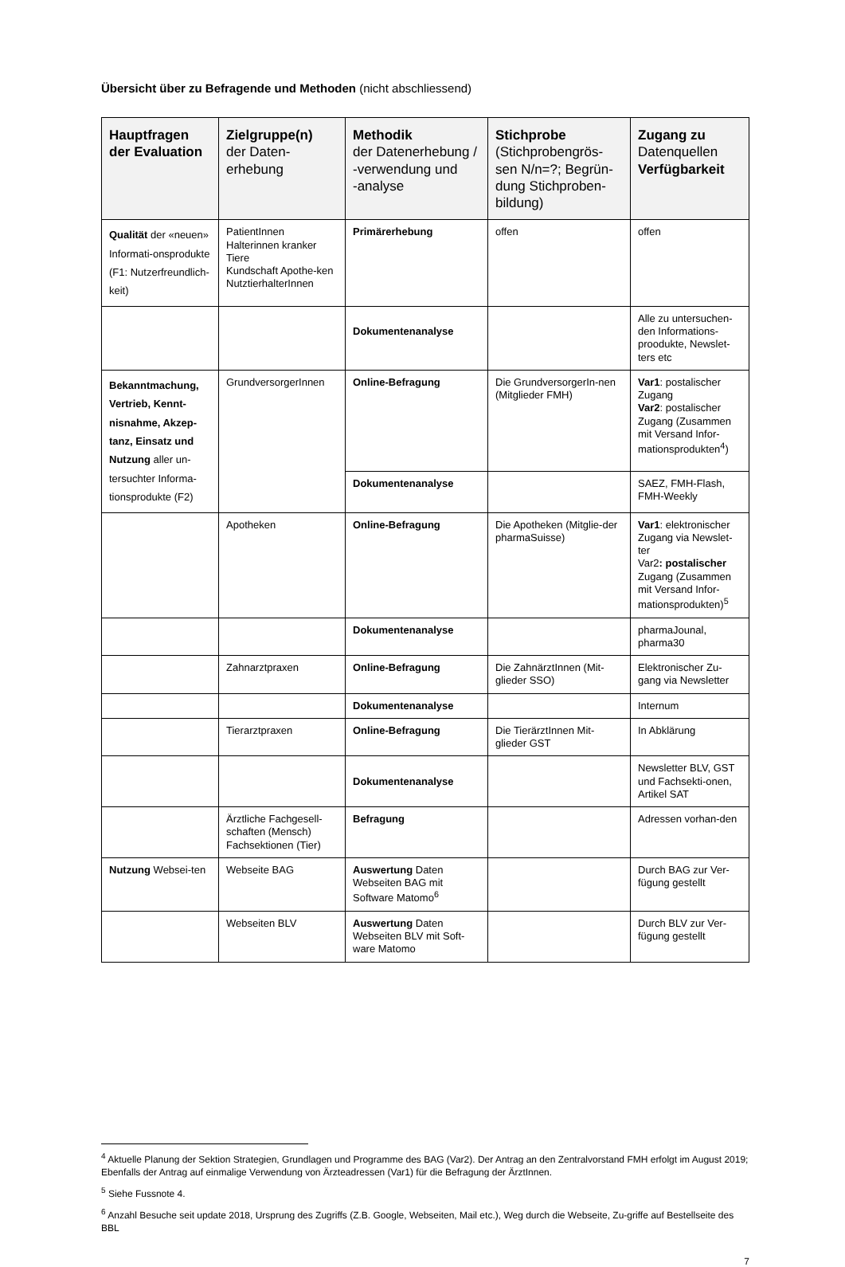Übersicht über zu Befragende und Methoden (nicht abschliessend)
| Hauptfragen der Evaluation | Zielgruppe(n) der Daten-erhebung | Methodik der Datenerhebung / -verwendung und -analyse | Stichprobe (Stichprobengrös-sen N/n=?; Begrün-dung Stichproben-bildung) | Zugang zu Datenquellen Verfügbarkeit |
| --- | --- | --- | --- | --- |
| Qualität der «neuen» Informati-onsprodukte (F1: Nutzerfreundlich-keit) | PatientInnen Halterinnen kranker Tiere Kundschaft Apothe-ken NutztierhalterInnen | Primärerhebung | offen | offen |
| | | Dokumentenanalyse | | Alle zu untersuchen-den Informations-proodukte, Newslet-ters etc |
| Bekanntmachung, Vertrieb, Kennt-nisnahme, Akzep-tanz, Einsatz und Nutzung aller un-tersuchter Informa-tionsprodukte (F2) | GrundversorgerInnen | Online-Befragung | Die GrundversorgerIn-nen (Mitglieder FMH) | Var1 : postalischer Zugang Var2 : postalischer Zugang (Zusammen mit Versand Infor-mationsprodukten<sup>4</sup>) |
| | | Dokumentenanalyse | | SAEZ, FMH-Flash, FMH-Weekly |
| | Apotheken | Online-Befragung | Die Apotheken (Mitglie-der pharmaSuisse) | Var1 : elektronischer Zugang via Newslet-ter Var2 : postalischer Zugang (Zusammen mit Versand Infor-mationsprodukten)<sup>5</sup> |
| | | Dokumentenanalyse | | pharmaJounal, pharma30 |
| | Zahnarztpraxen | Online-Befragung | Die ZahnärztInnen (Mit-glieder SSO) | Elektronischer Zu-gang via Newsletter |
| | | Dokumentenanalyse | | Internum |
| | Tierarztpraxen | Online-Befragung | Die TierärztInnen Mit-glieder GST | In Abklärung |
| | | Dokumentenanalyse | | Newsletter BLV, GST und Fachsekti-onen, Artikel SAT |
| | Ärztliche Fachgesell-schaften (Mensch) Fachsektionen (Tier) | Befragung | | Adressen vorhan-den |
| Nutzung Websei-ten | Webseite BAG | Auswertung Daten Webseiten BAG mit Software Matomo<sup>6</sup> | | Durch BAG zur Ver-fügung gestellt |
| | Webseiten BLV | Auswertung Daten Webseiten BLV mit Soft-ware Matomo | | Durch BLV zur Ver-fügung gestellt |
<sup>4</sup> Aktuelle Planung der Sektion Strategien, Grundlagen und Programme des BAG (Var2). Der Antrag an den Zentralvorstand FMH erfolgt im August 2019; Ebenfalls der Antrag auf einmalige Verwendung von Ärzteadressen (Var1) für die Befragung der ÄrztInnen.
<sup>5</sup> Siehe Fussnote 4.
<sup>6</sup> Anzahl Besuche seit update 2018, Ursprung des Zugriffs (Z.B. Google, Webseiten, Mail etc.), Weg durch die Webseite, Zu-griffe auf Bestellseite des BBL
7